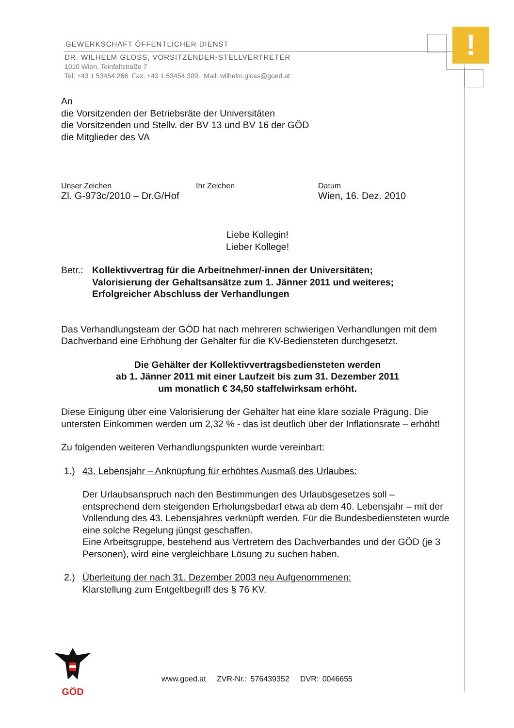!
GEWERKSCHAFT ÖFFENTLICHER DIENST
DR. WILHELM GLOSS, VORSITZENDER-STELLVERTRETER
1010 Wien, Teinfaltstraße 7
Tel: +43 1 53454 266 Fax: +43 1 53454 309, Mail: wilhelm.gloss@goed.at
An
die Vorsitzenden der Betriebsräte der Universitäten
die Vorsitzenden und Stellv. der BV 13 und BV 16 der GÖD
die Mitglieder des VA
Unser Zeichen
Zl. G-973c/2010 – Dr.G/Hof
Ihr Zeichen Datum
Wien, 16. Dez. 2010
Liebe Kollegin!
Lieber Kollege!
Betr.:
Kollektivvertrag für die Arbeitnehmer/-innen der Universitäten;
Valorisierung der Gehaltsansätze zum 1. Jänner 2011 und weiteres;
Erfolgreicher Abschluss der Verhandlungen
Das Verhandlungsteam der GÖD hat nach mehreren schwierigen Verhandlungen mit dem Dachverband eine Erhöhung der Gehälter für die KV-Bediensteten durchgesetzt.
Die Gehälter der Kollektivvertragsbediensteten werden
ab 1. Jänner 2011 mit einer Laufzeit bis zum 31. Dezember 2011
um monatlich € 34,50 staffelwirksam erhöht.
Diese Einigung über eine Valorisierung der Gehälter hat eine klare soziale Prägung. Die untersten Einkommen werden um 2,32 % - das ist deutlich über der Inflationsrate – erhöht!
Zu folgenden weiteren Verhandlungspunkten wurde vereinbart:
1.) 43. Lebensjahr – Anknüpfung für erhöhtes Ausmaß des Urlaubes:
Der Urlaubsanspruch nach den Bestimmungen des Urlaubsgesetzes soll – entsprechend dem steigenden Erholungsbedarf etwa ab dem 40. Lebensjahr – mit der Vollendung des 43. Lebensjahres verknüpft werden. Für die Bundesbediensteten wurde eine solche Regelung jüngst geschaffen.
Eine Arbeitsgruppe, bestehend aus Vertretern des Dachverbandes und der GÖD (je 3 Personen), wird eine vergleichbare Lösung zu suchen haben.
2.) Überleitung der nach 31. Dezember 2003 neu Aufgenommenen:
Klarstellung zum Entgeltbegriff des § 76 KV.
GÖD
www.goed.at ZVR-Nr.: 576439352 DVR: 0046655